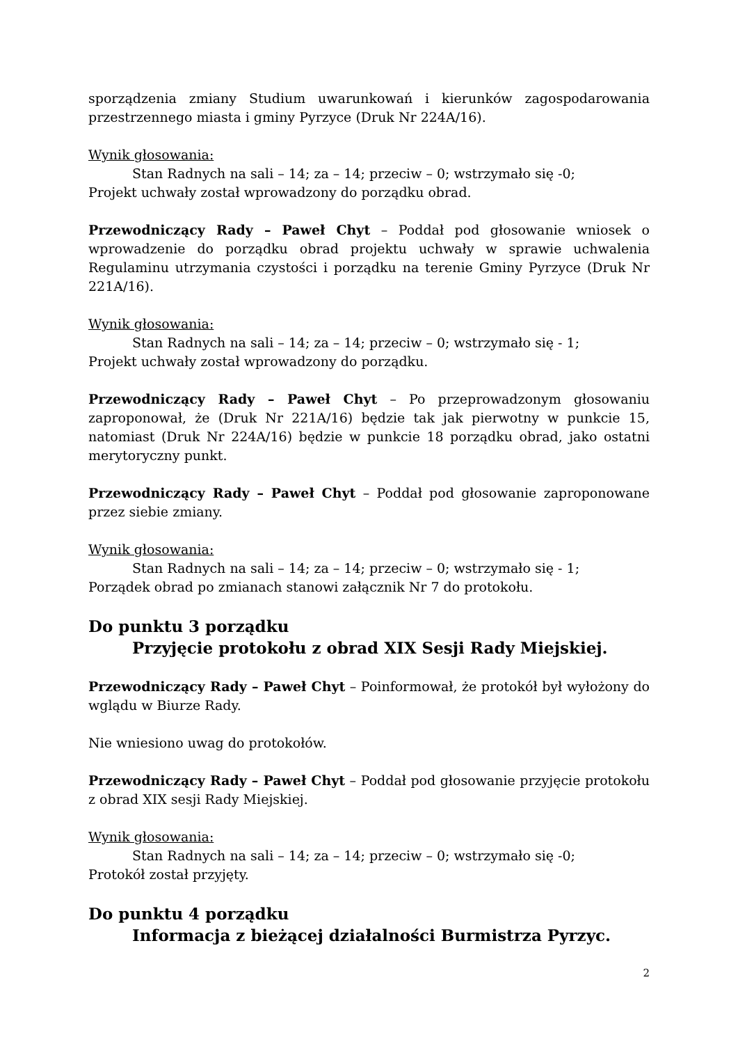sporządzenia zmiany Studium uwarunkowań i kierunków zagospodarowania przestrzennego miasta i gminy Pyrzyce (Druk Nr 224A/16).
Wynik głosowania:
Stan Radnych na sali – 14; za – 14; przeciw – 0; wstrzymało się -0;
Projekt uchwały został wprowadzony do porządku obrad.
Przewodniczący Rady – Paweł Chyt – Poddał pod głosowanie wniosek o wprowadzenie do porządku obrad projektu uchwały w sprawie uchwalenia Regulaminu utrzymania czystości i porządku na terenie Gminy Pyrzyce (Druk Nr 221A/16).
Wynik głosowania:
Stan Radnych na sali – 14; za – 14; przeciw – 0; wstrzymało się - 1;
Projekt uchwały został wprowadzony do porządku.
Przewodniczący Rady – Paweł Chyt – Po przeprowadzonym głosowaniu zaproponował, że (Druk Nr 221A/16) będzie tak jak pierwotny w punkcie 15, natomiast (Druk Nr 224A/16) będzie w punkcie 18 porządku obrad, jako ostatni merytoryczny punkt.
Przewodniczący Rady – Paweł Chyt – Poddał pod głosowanie zaproponowane przez siebie zmiany.
Wynik głosowania:
Stan Radnych na sali – 14; za – 14; przeciw – 0; wstrzymało się - 1;
Porządek obrad po zmianach stanowi załącznik Nr 7 do protokołu.
Do punktu 3 porządku
Przyjęcie protokołu z obrad XIX Sesji Rady Miejskiej.
Przewodniczący Rady – Paweł Chyt – Poinformował, że protokół był wyłożony do wglądu w Biurze Rady.
Nie wniesiono uwag do protokołów.
Przewodniczący Rady – Paweł Chyt – Poddał pod głosowanie przyjęcie protokołu z obrad XIX sesji Rady Miejskiej.
Wynik głosowania:
Stan Radnych na sali – 14; za – 14; przeciw – 0; wstrzymało się -0;
Protokół został przyjęty.
Do punktu 4 porządku
Informacja z bieżącej działalności Burmistrza Pyrzyc.
2